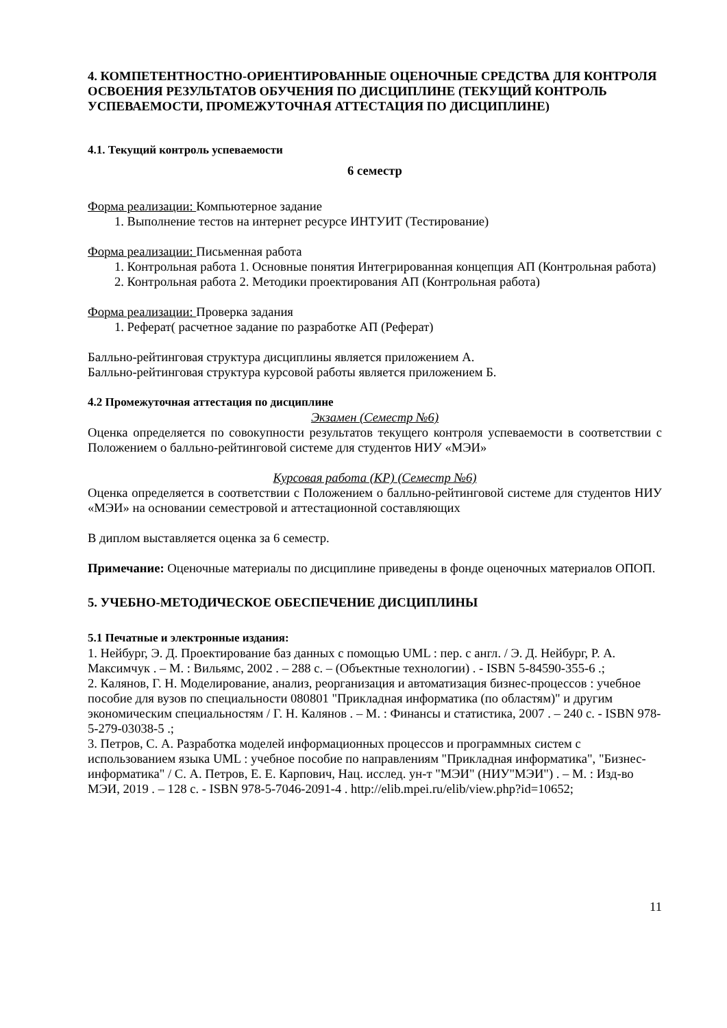4. КОМПЕТЕНТНОСТНО-ОРИЕНТИРОВАННЫЕ ОЦЕНОЧНЫЕ СРЕДСТВА ДЛЯ КОНТРОЛЯ ОСВОЕНИЯ РЕЗУЛЬТАТОВ ОБУЧЕНИЯ ПО ДИСЦИПЛИНЕ (ТЕКУЩИЙ КОНТРОЛЬ УСПЕВАЕМОСТИ, ПРОМЕЖУТОЧНАЯ АТТЕСТАЦИЯ ПО ДИСЦИПЛИНЕ)
4.1. Текущий контроль успеваемости
6 семестр
Форма реализации: Компьютерное задание
1. Выполнение тестов на интернет ресурсе ИНТУИТ (Тестирование)
Форма реализации: Письменная работа
1. Контрольная работа 1. Основные понятия Интегрированная концепция АП (Контрольная работа)
2. Контрольная работа 2. Методики проектирования АП (Контрольная работа)
Форма реализации: Проверка задания
1. Реферат( расчетное задание по разработке АП (Реферат)
Балльно-рейтинговая структура дисциплины является приложением А.
Балльно-рейтинговая структура курсовой работы является приложением Б.
4.2 Промежуточная аттестация по дисциплине
Экзамен (Семестр №6)
Оценка определяется по совокупности результатов текущего контроля успеваемости в соответствии с Положением о балльно-рейтинговой системе для студентов НИУ «МЭИ»
Курсовая работа (КР) (Семестр №6)
Оценка определяется в соответствии с Положением о балльно-рейтинговой системе для студентов НИУ «МЭИ» на основании семестровой и аттестационной составляющих
В диплом выставляется оценка за 6 семестр.
Примечание: Оценочные материалы по дисциплине приведены в фонде оценочных материалов ОПОП.
5. УЧЕБНО-МЕТОДИЧЕСКОЕ ОБЕСПЕЧЕНИЕ ДИСЦИПЛИНЫ
5.1 Печатные и электронные издания:
1. Нейбург, Э. Д. Проектирование баз данных с помощью UML : пер. с англ. / Э. Д. Нейбург, Р. А. Максимчук . – М. : Вильямс, 2002 . – 288 с. – (Объектные технологии) . - ISBN 5-84590-355-6 .;
2. Калянов, Г. Н. Моделирование, анализ, реорганизация и автоматизация бизнес-процессов : учебное пособие для вузов по специальности 080801 "Прикладная информатика (по областям)" и другим экономическим специальностям / Г. Н. Калянов . – М. : Финансы и статистика, 2007 . – 240 с. - ISBN 978-5-279-03038-5 .;
3. Петров, С. А. Разработка моделей информационных процессов и программных систем с использованием языка UML : учебное пособие по направлениям "Прикладная информатика", "Бизнес-информатика" / С. А. Петров, Е. Е. Карпович, Нац. исслед. ун-т "МЭИ" (НИУ"МЭИ") . – М. : Изд-во МЭИ, 2019 . – 128 с. - ISBN 978-5-7046-2091-4 . http://elib.mpei.ru/elib/view.php?id=10652;
11